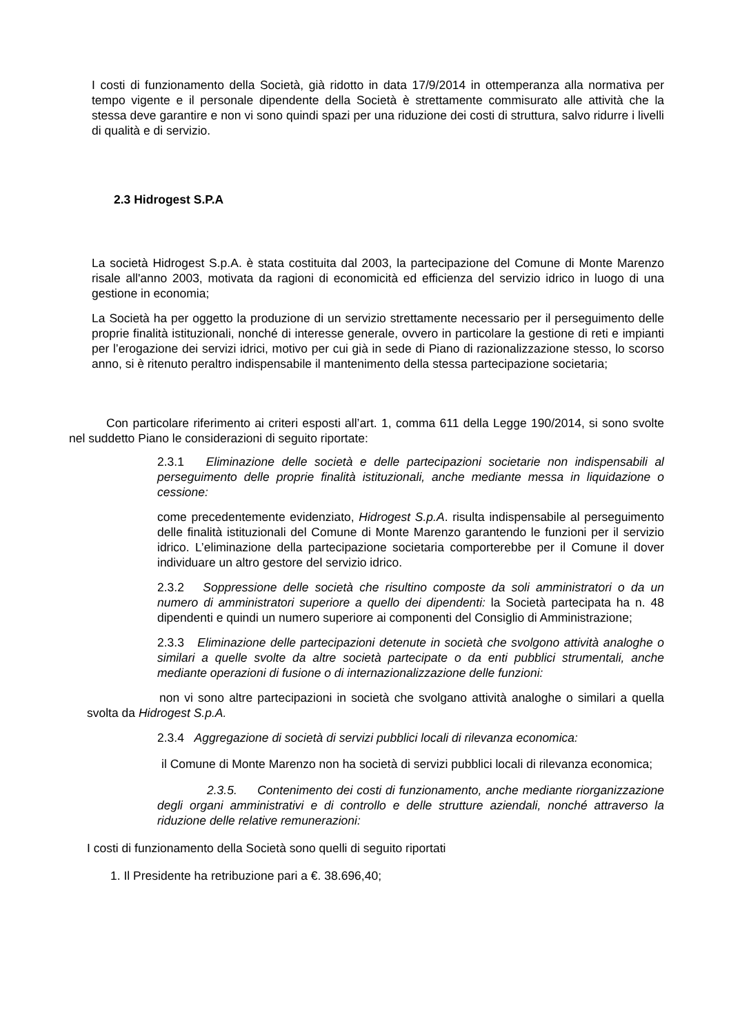I costi di funzionamento della Società, già ridotto in data 17/9/2014 in ottemperanza alla normativa per tempo vigente e il personale dipendente della Società è strettamente commisurato alle attività che la stessa deve garantire e non vi sono quindi spazi per una riduzione dei costi di struttura, salvo ridurre i livelli di qualità e di servizio.
2.3 Hidrogest S.P.A
La società Hidrogest S.p.A. è stata costituita dal 2003, la partecipazione del Comune di Monte Marenzo risale all'anno 2003, motivata da ragioni di economicità ed efficienza del servizio idrico in luogo di una gestione in economia;
La Società ha per oggetto la produzione di un servizio strettamente necessario per il perseguimento delle proprie finalità istituzionali, nonché di interesse generale, ovvero in particolare la gestione di reti e impianti per l’erogazione dei servizi idrici, motivo per cui già in sede di Piano di razionalizzazione stesso, lo scorso anno, si è ritenuto peraltro indispensabile il mantenimento della stessa partecipazione societaria;
Con particolare riferimento ai criteri esposti all’art. 1, comma 611 della Legge 190/2014, si sono svolte nel suddetto Piano le considerazioni di seguito riportate:
2.3.1 Eliminazione delle società e delle partecipazioni societarie non indispensabili al perseguimento delle proprie finalità istituzionali, anche mediante messa in liquidazione o cessione:
come precedentemente evidenziato, Hidrogest S.p.A. risulta indispensabile al perseguimento delle finalità istituzionali del Comune di Monte Marenzo garantendo le funzioni per il servizio idrico. L’eliminazione della partecipazione societaria comporterebbe per il Comune il dover individuare un altro gestore del servizio idrico.
2.3.2 Soppressione delle società che risultino composte da soli amministratori o da un numero di amministratori superiore a quello dei dipendenti: la Società partecipata ha n. 48 dipendenti e quindi un numero superiore ai componenti del Consiglio di Amministrazione;
2.3.3 Eliminazione delle partecipazioni detenute in società che svolgono attività analoghe o similari a quelle svolte da altre società partecipate o da enti pubblici strumentali, anche mediante operazioni di fusione o di internazionalizzazione delle funzioni:
non vi sono altre partecipazioni in società che svolgano attività analoghe o similari a quella svolta da Hidrogest S.p.A.
2.3.4 Aggregazione di società di servizi pubblici locali di rilevanza economica:
il Comune di Monte Marenzo non ha società di servizi pubblici locali di rilevanza economica;
2.3.5. Contenimento dei costi di funzionamento, anche mediante riorganizzazione degli organi amministrativi e di controllo e delle strutture aziendali, nonché attraverso la riduzione delle relative remunerazioni:
I costi di funzionamento della Società sono quelli di seguito riportati
1. Il Presidente ha retribuzione pari a €. 38.696,40;